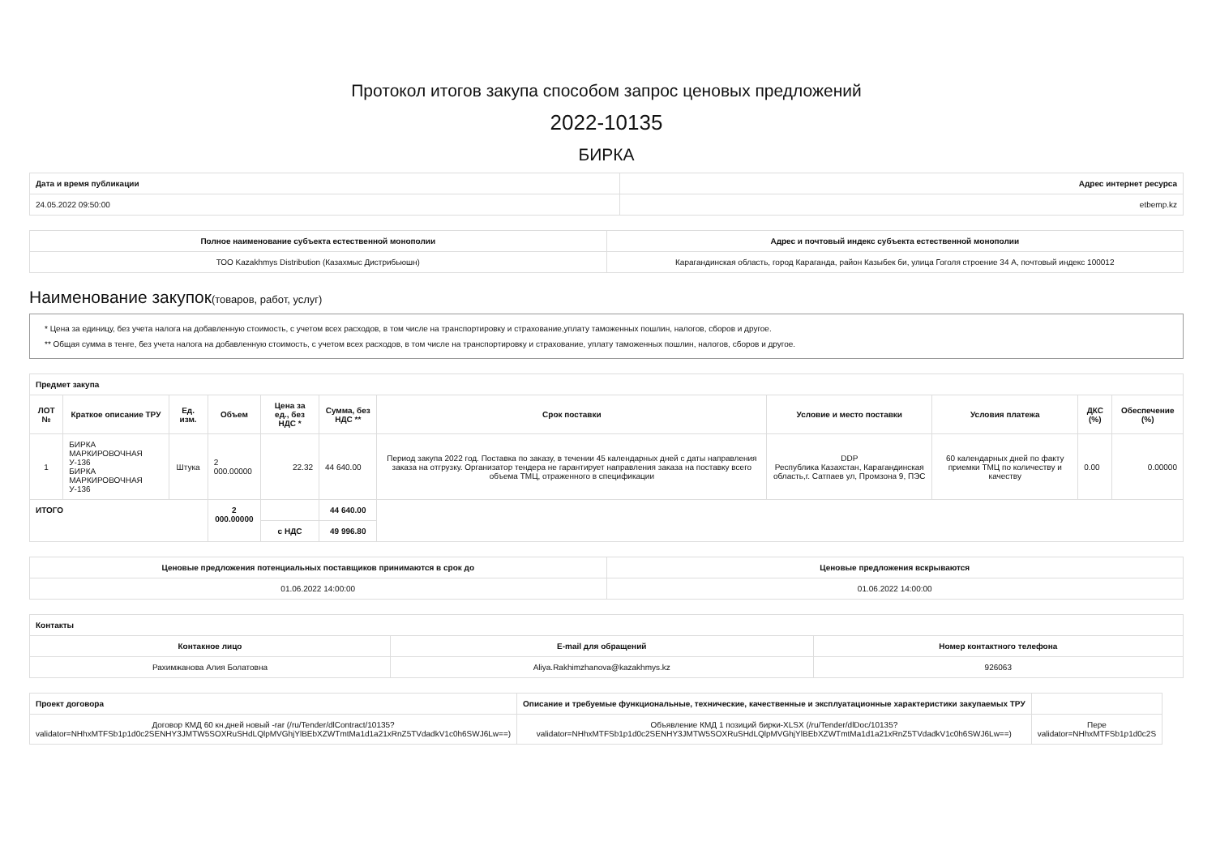Протокол итогов закупа способом запрос ценовых предложений
2022-10135
БИРКА
| Дата и время публикации | Адрес интернет ресурса |
| --- | --- |
| 24.05.2022 09:50:00 | etbemp.kz |
| Полное наименование субъекта естественной монополии | Адрес и почтовый индекс субъекта естественной монополии |
| --- | --- |
| ТОО Kazakhmys Distribution (Казахмыс Дистрибьюшн) | Карагандинская область, город Караганда, район Казыбек би, улица Гоголя строение 34 А, почтовый индекс 100012 |
Наименование закупок(товаров, работ, услуг)
* Цена за единицу, без учета налога на добавленную стоимость, с учетом всех расходов, в том числе на транспортировку и страхование,уплату таможенных пошлин, налогов, сборов и другое.
** Общая сумма в тенге, без учета налога на добавленную стоимость, с учетом всех расходов, в том числе на транспортировку и страхование, уплату таможенных пошлин, налогов, сборов и другое.
| Предмет закупа | | | | | | | | | | |
| --- | --- | --- | --- | --- | --- | --- | --- | --- | --- | --- |
| ЛОТ № | Краткое описание ТРУ | Ед. изм. | Объем | Цена за ед., без НДС * | Сумма, без НДС ** | Срок поставки | Условие и место поставки | Условия платежа | ДКС (%) | Обеспечение (%) |
| 1 | БИРКА МАРКИРОВОЧНАЯ У-136 БИРКА МАРКИРОВОЧНАЯ У-136 | Штука | 2 000.00000 | 22.32 | 44 640.00 | Период закупа 2022 год. Поставка по заказу, в течении 45 календарных дней с даты направления заказа на отгрузку. Организатор тендера не гарантирует направления заказа на поставку всего объема ТМЦ, отраженного в спецификации | DDP Республика Казахстан, Карагандинская область,г. Сатпаев ул, Промзона 9, ПЭС | 60 календарных дней по факту приемки ТМЦ по количеству и качеству | 0.00 | 0.00000 |
| ИТОГО | | | 2 000.00000 | | 44 640.00 | | | | | |
| | | | | с НДС | 49 996.80 | | | | | |
| Ценовые предложения потенциальных поставщиков принимаются в срок до | Ценовые предложения вскрываются |
| --- | --- |
| 01.06.2022 14:00:00 | 01.06.2022 14:00:00 |
| Контакты | | |
| --- | --- | --- |
| Контакное лицо | E-mail для обращений | Номер контактного телефона |
| Рахимжанова Алия Болатовна | Aliya.Rakhimzhanova@kazakhmys.kz | 926063 |
| Проект договора | Описание и требуемые функциональные, технические, качественные и эксплуатационные характеристики закупаемых ТРУ | |
| --- | --- | --- |
| Договор КМД 60 кн.дней новый -rar (/ru/Tender/dlContract/10135? validator=NHhxMTFSb1p1d0c2SENHY3JMTW5SOXRuSHdLQlpMVGhjYlBEbXZWTmtMa1d1a21xRnZ5TVdadkV1c0h6SWJ6Lw==) | Объявление КМД 1 позиций бирки-XLSX (/ru/Tender/dlDoc/10135? validator=NHhxMTFSb1p1d0c2SENHY3JMTW5SOXRuSHdLQlpMVGhjYlBEbXZWTmtMa1d1a21xRnZ5TVdadkV1c0h6SWJ6Lw==) | Пере validator=NHhxMTFSb1p1d0c2S |